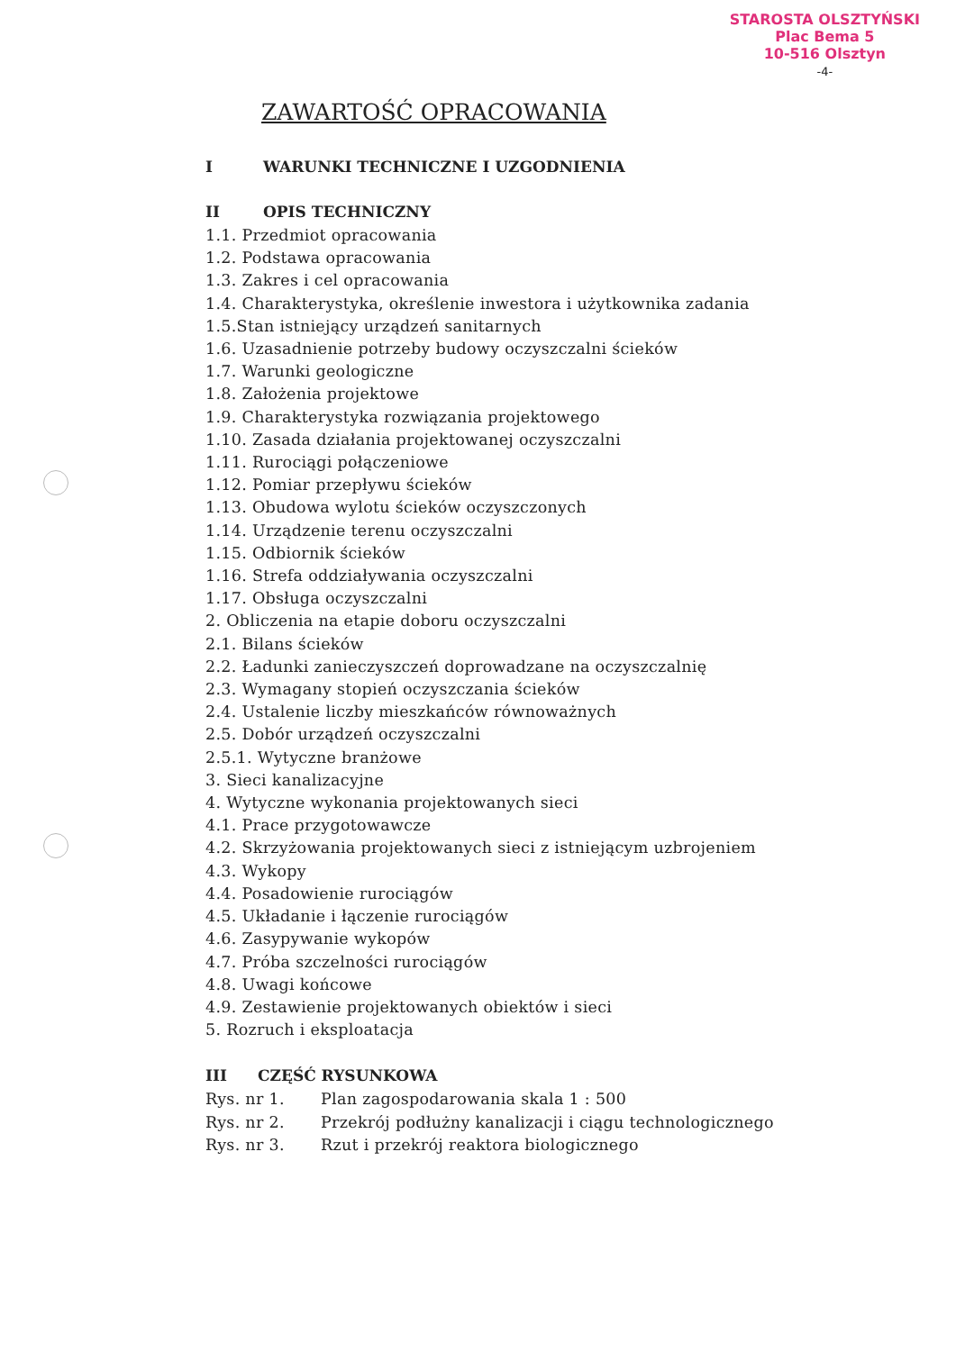STAROSTA OLSZTYŃSKI
Plac Bema 5
10-516 Olsztyn
-4-
ZAWARTOŚĆ OPRACOWANIA
I WARUNKI TECHNICZNE I UZGODNIENIA
II OPIS TECHNICZNY
1.1. Przedmiot opracowania
1.2. Podstawa opracowania
1.3. Zakres i cel opracowania
1.4. Charakterystyka, określenie inwestora i użytkownika zadania
1.5.Stan istniejący urządzeń sanitarnych
1.6. Uzasadnienie potrzeby budowy oczyszczalni ścieków
1.7. Warunki geologiczne
1.8. Założenia projektowe
1.9. Charakterystyka rozwiązania projektowego
1.10. Zasada działania projektowanej oczyszczalni
1.11. Rurociągi połączeniowe
1.12. Pomiar przepływu ścieków
1.13. Obudowa wylotu ścieków oczyszczonych
1.14. Urządzenie terenu oczyszczalni
1.15. Odbiornik ścieków
1.16. Strefa oddziaływania oczyszczalni
1.17. Obsługa oczyszczalni
2. Obliczenia na etapie doboru oczyszczalni
2.1. Bilans ścieków
2.2. Ładunki zanieczyszczeń doprowadzane na oczyszczalnię
2.3. Wymagany stopień oczyszczania ścieków
2.4. Ustalenie liczby mieszkańców równoważnych
2.5. Dobór urządzeń oczyszczalni
2.5.1. Wytyczne branżowe
3. Sieci kanalizacyjne
4. Wytyczne wykonania projektowanych sieci
4.1. Prace przygotowawcze
4.2. Skrzyżowania projektowanych sieci z istniejącym uzbrojeniem
4.3. Wykopy
4.4. Posadowienie rurociągów
4.5. Układanie i łączenie rurociągów
4.6. Zasypywanie wykopów
4.7. Próba szczelności rurociągów
4.8. Uwagi końcowe
4.9. Zestawienie projektowanych obiektów i sieci
5. Rozruch i eksploatacja
III CZĘŚĆ RYSUNKOWA
Rys. nr 1. Plan zagospodarowania skala 1 : 500
Rys. nr 2. Przekrój podłużny kanalizacji i ciągu technologicznego
Rys. nr 3. Rzut i przekrój reaktora biologicznego